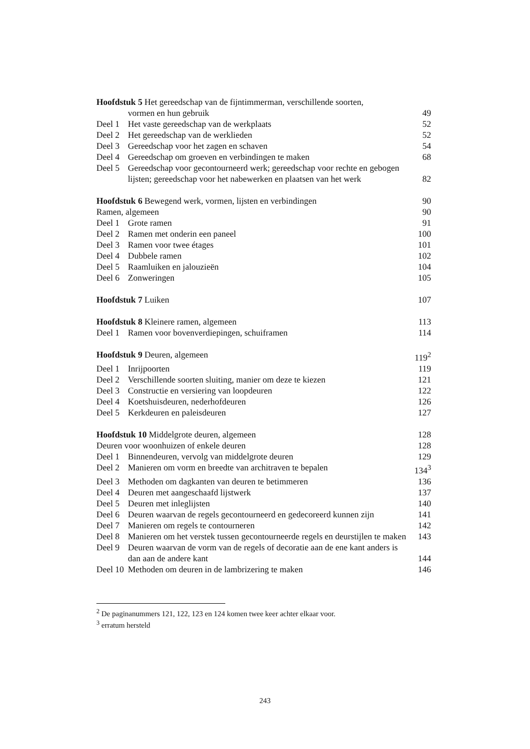Hoofdstuk 5 Het gereedschap van de fijntimmerman, verschillende soorten,
vormen en hun gebruik 49
Deel 1 Het vaste gereedschap van de werkplaats
52
Deel 2 Het gereedschap van de werklieden
52
Deel 3 Gereedschap voor het zagen en schaven
54
Deel 4 Gereedschap om groeven en verbindingen te maken
68
Deel 5 Gereedschap voor gecontourneerd werk; gereedschap voor rechte en gebogen lijsten; gereedschap voor het nabewerken en plaatsen van het werk
82
Hoofdstuk 6 Bewegend werk, vormen, lijsten en verbindingen
90
Ramen, algemeen 90
Deel 1 Grote ramen 91
Deel 2 Ramen met onderin een paneel 100
Deel 3 Ramen voor twee étages 101
Deel 4 Dubbele ramen 102
Deel 5 Raamluiken en jalouzieën 104
Deel 6 Zonweringen 105
Hoofdstuk 7 Luiken 107
Hoofdstuk 8 Kleinere ramen, algemeen
113
Deel 1 Ramen voor bovenverdiepingen, schuiframen
114
Hoofdstuk 9 Deuren, algemeen 119<sup>2</sup>
Deel 1 Inrijpoorten 119
Deel 2 Verschillende soorten sluiting, manier om deze te kiezen
121
Deel 3 Constructie en versiering van loopdeuren
122
Deel 4 Koetshuisdeuren, nederhofdeuren
126
Deel 5 Kerkdeuren en paleisdeuren 127
Hoofdstuk 10 Middelgrote deuren, algemeen
128
Deuren voor woonhuizen of enkele deuren
128
Deel 1 Binnendeuren, vervolg van middelgrote deuren
129
Deel 2 Manieren om vorm en breedte van architraven te bepalen
134<sup>3</sup>
Deel 3 Methoden om dagkanten van deuren te betimmeren
136
Deel 4 Deuren met aangeschaafd lijstwerk
137
Deel 5 Deuren met inleglijsten 140
Deel 6 Deuren waarvan de regels gecontourneerd en gedecoreerd kunnen zijn
141
Deel 7 Manieren om regels te contourneren
142
Deel 8 Manieren om het verstek tussen gecontourneerde regels en deurstijlen te maken
143
Deel 9 Deuren waarvan de vorm van de regels of decoratie aan de ene kant anders is dan aan de andere kant
144
Deel 10
Methoden om deuren in de lambrizering te maken
146
<sup>2</sup> De paginanummers 121, 122, 123 en 124 komen twee keer achter elkaar voor.
<sup>3</sup> erratum hersteld
243